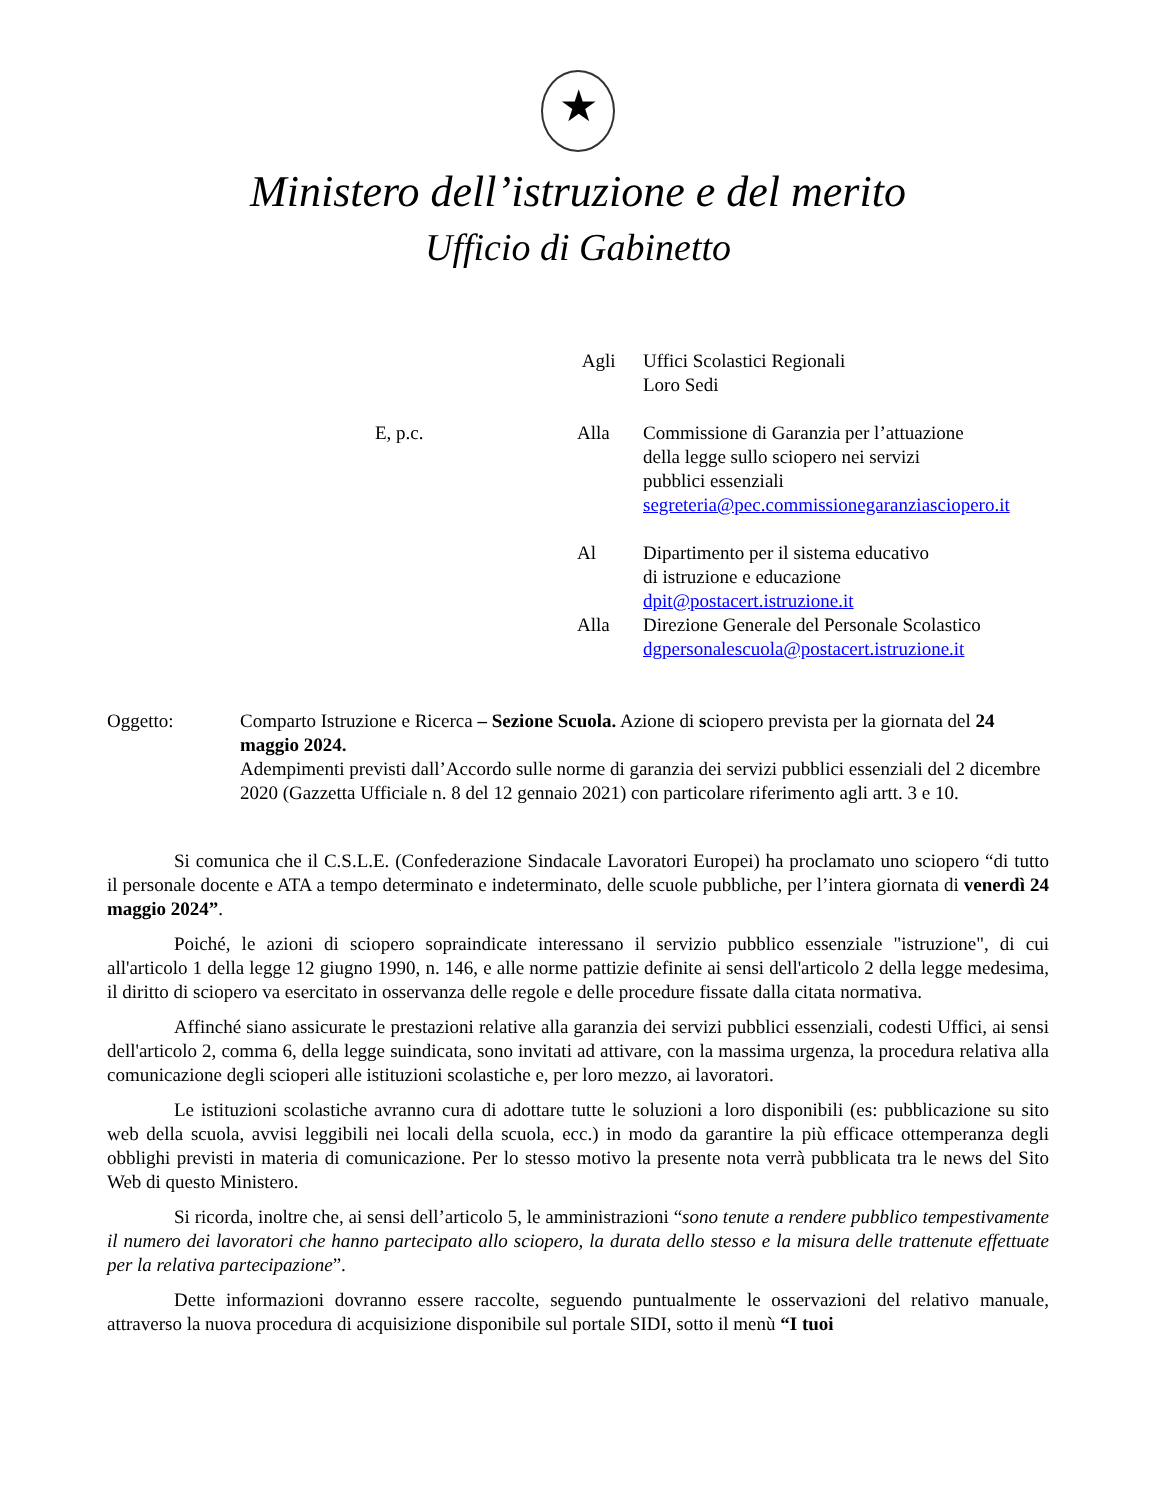★
Ministero dell’istruzione e del merito
Ufficio di Gabinetto
Agli Uffici Scolastici Regionali
Loro Sedi
E, p.c. Alla Commissione di Garanzia per l’attuazione
della legge sullo sciopero nei servizi
pubblici essenziali
segreteria@pec.commissionegaranziasciopero.it
Al Dipartimento per il sistema educativo
di istruzione e educazione
dpit@postacert.istruzione.it
Alla Direzione Generale del Personale Scolastico
dgpersonalescuola@postacert.istruzione.it
Oggetto: Comparto Istruzione e Ricerca – Sezione Scuola. Azione di sciopero prevista per la giornata del 24 maggio 2024.
Adempimenti previsti dall’Accordo sulle norme di garanzia dei servizi pubblici essenziali del 2 dicembre 2020 (Gazzetta Ufficiale n. 8 del 12 gennaio 2021) con particolare riferimento agli artt. 3 e 10.
Si comunica che il C.S.L.E. (Confederazione Sindacale Lavoratori Europei) ha proclamato uno sciopero “di tutto il personale docente e ATA a tempo determinato e indeterminato, delle scuole pubbliche, per l’intera giornata di venerdì 24 maggio 2024”.
Poiché, le azioni di sciopero sopraindicate interessano il servizio pubblico essenziale "istruzione", di cui all'articolo 1 della legge 12 giugno 1990, n. 146, e alle norme pattizie definite ai sensi dell'articolo 2 della legge medesima, il diritto di sciopero va esercitato in osservanza delle regole e delle procedure fissate dalla citata normativa.
Affinché siano assicurate le prestazioni relative alla garanzia dei servizi pubblici essenziali, codesti Uffici, ai sensi dell'articolo 2, comma 6, della legge suindicata, sono invitati ad attivare, con la massima urgenza, la procedura relativa alla comunicazione degli scioperi alle istituzioni scolastiche e, per loro mezzo, ai lavoratori.
Le istituzioni scolastiche avranno cura di adottare tutte le soluzioni a loro disponibili (es: pubblicazione su sito web della scuola, avvisi leggibili nei locali della scuola, ecc.) in modo da garantire la più efficace ottemperanza degli obblighi previsti in materia di comunicazione. Per lo stesso motivo la presente nota verrà pubblicata tra le news del Sito Web di questo Ministero.
Si ricorda, inoltre che, ai sensi dell’articolo 5, le amministrazioni “sono tenute a rendere pubblico tempestivamente il numero dei lavoratori che hanno partecipato allo sciopero, la durata dello stesso e la misura delle trattenute effettuate per la relativa partecipazione”.
Dette informazioni dovranno essere raccolte, seguendo puntualmente le osservazioni del relativo manuale, attraverso la nuova procedura di acquisizione disponibile sul portale SIDI, sotto il menù “I tuoi